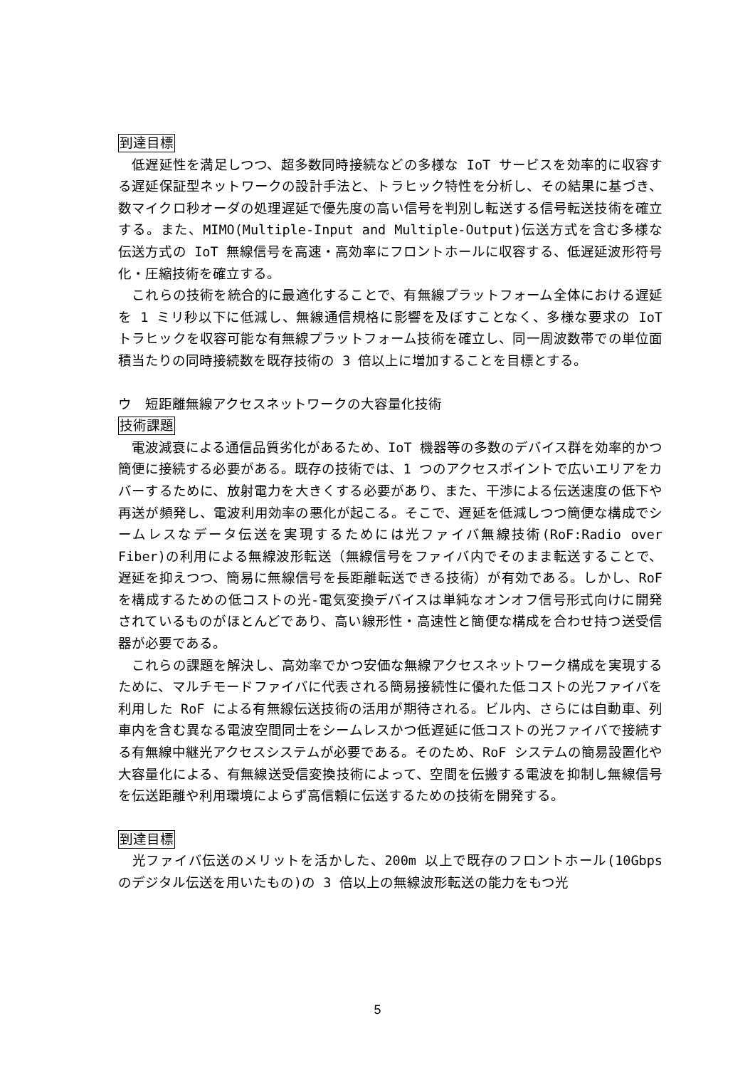到達目標
　低遅延性を満足しつつ、超多数同時接続などの多様な IoT サービスを効率的に収容する遅延保証型ネットワークの設計手法と、トラヒック特性を分析し、その結果に基づき、数マイクロ秒オーダの処理遅延で優先度の高い信号を判別し転送する信号転送技術を確立する。また、MIMO(Multiple-Input and Multiple-Output)伝送方式を含む多様な伝送方式の IoT 無線信号を高速・高効率にフロントホールに収容する、低遅延波形符号化・圧縮技術を確立する。
　これらの技術を統合的に最適化することで、有無線プラットフォーム全体における遅延を 1 ミリ秒以下に低減し、無線通信規格に影響を及ぼすことなく、多様な要求の IoT トラヒックを収容可能な有無線プラットフォーム技術を確立し、同一周波数帯での単位面積当たりの同時接続数を既存技術の 3 倍以上に増加することを目標とする。
ウ　短距離無線アクセスネットワークの大容量化技術
技術課題
　電波減衰による通信品質劣化があるため、IoT 機器等の多数のデバイス群を効率的かつ簡便に接続する必要がある。既存の技術では、1 つのアクセスポイントで広いエリアをカバーするために、放射電力を大きくする必要があり、また、干渉による伝送速度の低下や再送が頻発し、電波利用効率の悪化が起こる。そこで、遅延を低減しつつ簡便な構成でシームレスなデータ伝送を実現するためには光ファイバ無線技術(RoF:Radio over Fiber)の利用による無線波形転送（無線信号をファイバ内でそのまま転送することで、遅延を抑えつつ、簡易に無線信号を長距離転送できる技術）が有効である。しかし、RoF を構成するための低コストの光-電気変換デバイスは単純なオンオフ信号形式向けに開発されているものがほとんどであり、高い線形性・高速性と簡便な構成を合わせ持つ送受信器が必要である。
　これらの課題を解決し、高効率でかつ安価な無線アクセスネットワーク構成を実現するために、マルチモードファイバに代表される簡易接続性に優れた低コストの光ファイバを利用した RoF による有無線伝送技術の活用が期待される。ビル内、さらには自動車、列車内を含む異なる電波空間同士をシームレスかつ低遅延に低コストの光ファイバで接続する有無線中継光アクセスシステムが必要である。そのため、RoF システムの簡易設置化や大容量化による、有無線送受信変換技術によって、空間を伝搬する電波を抑制し無線信号を伝送距離や利用環境によらず高信頼に伝送するための技術を開発する。
到達目標
　光ファイバ伝送のメリットを活かした、200m 以上で既存のフロントホール(10Gbps のデジタル伝送を用いたもの)の 3 倍以上の無線波形転送の能力をもつ光
5